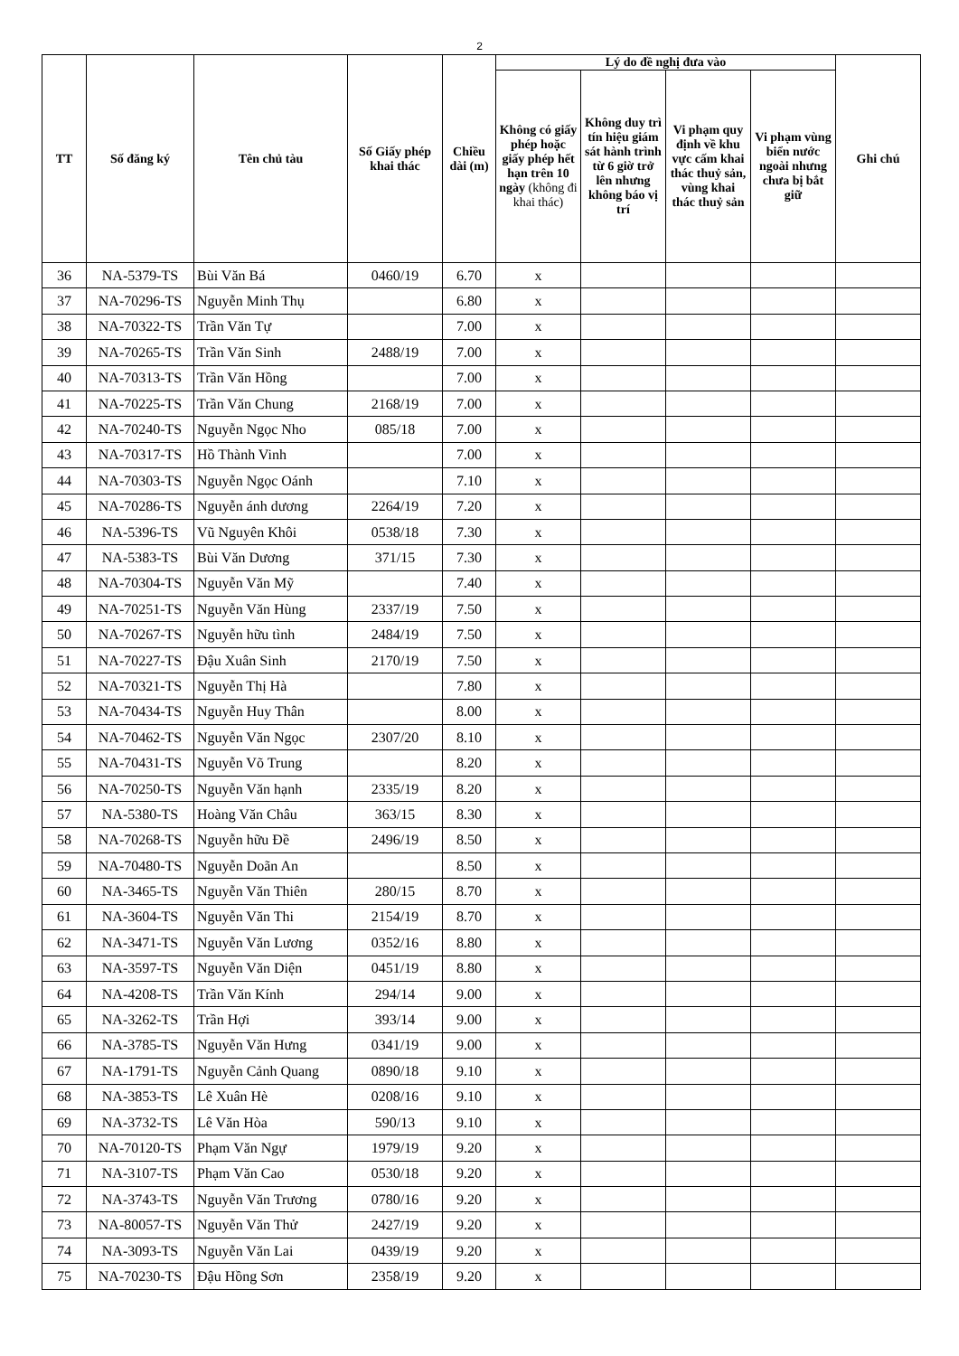2
| TT | Số đăng ký | Tên chủ tàu | Số Giấy phép khai thác | Chiều dài (m) | Lý do đề nghị đưa vào | | | | Ghi chú |
| --- | --- | --- | --- | --- | --- | --- | --- | --- | --- |
| | | | | | Không có giấy phép hoặc giấy phép hết hạn trên 10 ngày (không đi khai thác) | Không duy trì tín hiệu giám sát hành trình từ 6 giờ trở lên nhưng không báo vị trí | Vi phạm quy định về khu vực cấm khai thác thuỷ sản, vùng khai thác thuỷ sản | Vi phạm vùng biển nước ngoài nhưng chưa bị bắt giữ | |
| 36 | NA-5379-TS | Bùi Văn Bá | 0460/19 | 6.70 | x | | | | |
| 37 | NA-70296-TS | Nguyễn Minh Thụ | | 6.80 | x | | | | |
| 38 | NA-70322-TS | Trần Văn Tự | | 7.00 | x | | | | |
| 39 | NA-70265-TS | Trần Văn Sinh | 2488/19 | 7.00 | x | | | | |
| 40 | NA-70313-TS | Trần Văn Hồng | | 7.00 | x | | | | |
| 41 | NA-70225-TS | Trần Văn Chung | 2168/19 | 7.00 | x | | | | |
| 42 | NA-70240-TS | Nguyễn Ngọc Nho | 085/18 | 7.00 | x | | | | |
| 43 | NA-70317-TS | Hồ Thành Vinh | | 7.00 | x | | | | |
| 44 | NA-70303-TS | Nguyễn Ngọc Oánh | | 7.10 | x | | | | |
| 45 | NA-70286-TS | Nguyễn ánh dương | 2264/19 | 7.20 | x | | | | |
| 46 | NA-5396-TS | Vũ Nguyên Khôi | 0538/18 | 7.30 | x | | | | |
| 47 | NA-5383-TS | Bùi Văn Dương | 371/15 | 7.30 | x | | | | |
| 48 | NA-70304-TS | Nguyễn Văn Mỹ | | 7.40 | x | | | | |
| 49 | NA-70251-TS | Nguyễn Văn Hùng | 2337/19 | 7.50 | x | | | | |
| 50 | NA-70267-TS | Nguyễn hữu tình | 2484/19 | 7.50 | x | | | | |
| 51 | NA-70227-TS | Đậu Xuân Sinh | 2170/19 | 7.50 | x | | | | |
| 52 | NA-70321-TS | Nguyễn Thị Hà | | 7.80 | x | | | | |
| 53 | NA-70434-TS | Nguyễn Huy Thân | | 8.00 | x | | | | |
| 54 | NA-70462-TS | Nguyễn Văn Ngọc | 2307/20 | 8.10 | x | | | | |
| 55 | NA-70431-TS | Nguyễn Võ Trung | | 8.20 | x | | | | |
| 56 | NA-70250-TS | Nguyễn Văn hạnh | 2335/19 | 8.20 | x | | | | |
| 57 | NA-5380-TS | Hoàng Văn Châu | 363/15 | 8.30 | x | | | | |
| 58 | NA-70268-TS | Nguyễn hữu Đề | 2496/19 | 8.50 | x | | | | |
| 59 | NA-70480-TS | Nguyễn Doãn An | | 8.50 | x | | | | |
| 60 | NA-3465-TS | Nguyễn Văn Thiên | 280/15 | 8.70 | x | | | | |
| 61 | NA-3604-TS | Nguyễn Văn Thi | 2154/19 | 8.70 | x | | | | |
| 62 | NA-3471-TS | Nguyễn Văn Lương | 0352/16 | 8.80 | x | | | | |
| 63 | NA-3597-TS | Nguyễn Văn Diện | 0451/19 | 8.80 | x | | | | |
| 64 | NA-4208-TS | Trần Văn Kính | 294/14 | 9.00 | x | | | | |
| 65 | NA-3262-TS | Trần Hợi | 393/14 | 9.00 | x | | | | |
| 66 | NA-3785-TS | Nguyễn Văn Hưng | 0341/19 | 9.00 | x | | | | |
| 67 | NA-1791-TS | Nguyễn Cảnh Quang | 0890/18 | 9.10 | x | | | | |
| 68 | NA-3853-TS | Lê Xuân Hè | 0208/16 | 9.10 | x | | | | |
| 69 | NA-3732-TS | Lê Văn Hòa | 590/13 | 9.10 | x | | | | |
| 70 | NA-70120-TS | Phạm Văn Ngự | 1979/19 | 9.20 | x | | | | |
| 71 | NA-3107-TS | Phạm Văn Cao | 0530/18 | 9.20 | x | | | | |
| 72 | NA-3743-TS | Nguyễn Văn Trương | 0780/16 | 9.20 | x | | | | |
| 73 | NA-80057-TS | Nguyễn Văn Thử | 2427/19 | 9.20 | x | | | | |
| 74 | NA-3093-TS | Nguyễn Văn Lai | 0439/19 | 9.20 | x | | | | |
| 75 | NA-70230-TS | Đậu Hồng Sơn | 2358/19 | 9.20 | x | | | | |